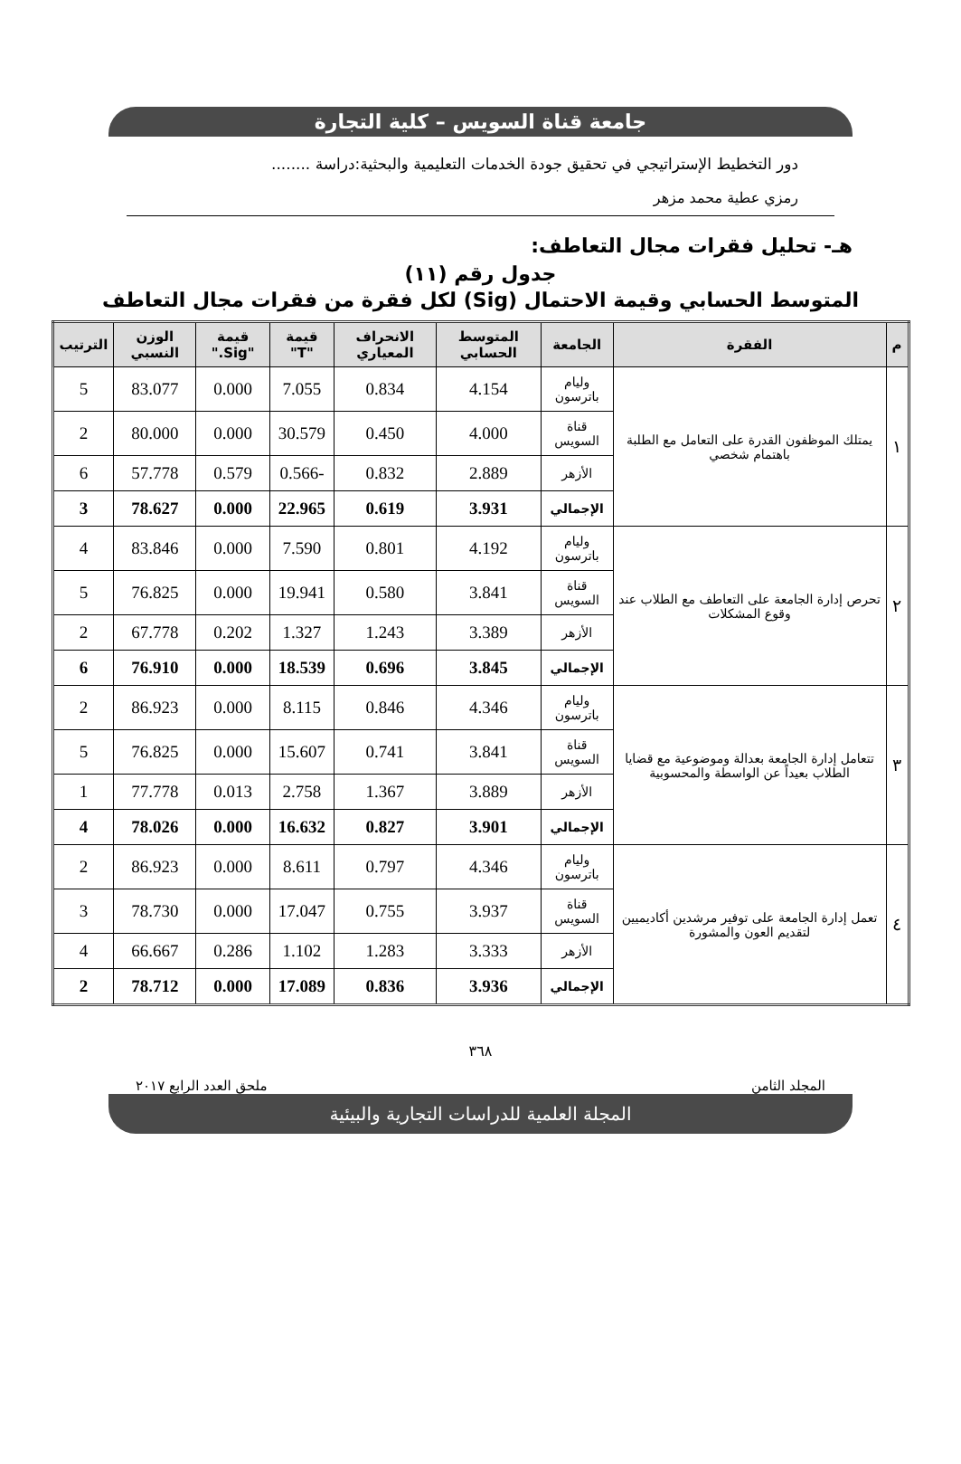جامعة قناة السويس – كلية التجارة
دور التخطيط الإستراتيجي في تحقيق جودة الخدمات التعليمية والبحثية:دراسة ........
رمزي عطية محمد مزهر
هـ- تحليل فقرات مجال التعاطف:
جدول رقم (١١)
المتوسط الحسابي وقيمة الاحتمال (Sig) لكل فقرة من فقرات مجال التعاطف
| م | الفقرة | الجامعة | المتوسط الحسابي | الانحراف المعياري | قيمة "T" | قيمة "Sig." | الوزن النسبي | الترتيب |
| --- | --- | --- | --- | --- | --- | --- | --- | --- |
| ١ | يمتلك الموظفون القدرة على التعامل مع الطلبة باهتمام شخصي | وليام باترسون | 4.154 | 0.834 | 7.055 | 0.000 | 83.077 | 5 |
| | | قناة السويس | 4.000 | 0.450 | 30.579 | 0.000 | 80.000 | 2 |
| | | الأزهر | 2.889 | 0.832 | -0.566 | 0.579 | 57.778 | 6 |
| | | الإجمالي | 3.931 | 0.619 | 22.965 | 0.000 | 78.627 | 3 |
| ٢ | تحرص إدارة الجامعة على التعاطف مع الطلاب عند وقوع المشكلات | وليام باترسون | 4.192 | 0.801 | 7.590 | 0.000 | 83.846 | 4 |
| | | قناة السويس | 3.841 | 0.580 | 19.941 | 0.000 | 76.825 | 5 |
| | | الأزهر | 3.389 | 1.243 | 1.327 | 0.202 | 67.778 | 2 |
| | | الإجمالي | 3.845 | 0.696 | 18.539 | 0.000 | 76.910 | 6 |
| ٣ | تتعامل إدارة الجامعة بعدالة وموضوعية مع قضايا الطلاب بعيداً عن الواسطة والمحسوبية | وليام باترسون | 4.346 | 0.846 | 8.115 | 0.000 | 86.923 | 2 |
| | | قناة السويس | 3.841 | 0.741 | 15.607 | 0.000 | 76.825 | 5 |
| | | الأزهر | 3.889 | 1.367 | 2.758 | 0.013 | 77.778 | 1 |
| | | الإجمالي | 3.901 | 0.827 | 16.632 | 0.000 | 78.026 | 4 |
| ٤ | تعمل إدارة الجامعة على توفير مرشدين أكاديميين لتقديم العون والمشورة | وليام باترسون | 4.346 | 0.797 | 8.611 | 0.000 | 86.923 | 2 |
| | | قناة السويس | 3.937 | 0.755 | 17.047 | 0.000 | 78.730 | 3 |
| | | الأزهر | 3.333 | 1.283 | 1.102 | 0.286 | 66.667 | 4 |
| | | الإجمالي | 3.936 | 0.836 | 17.089 | 0.000 | 78.712 | 2 |
٣٦٨
المجلد الثامن ملحق العدد الرابع ٢٠١٧
المجلة العلمية للدراسات التجارية والبيئية